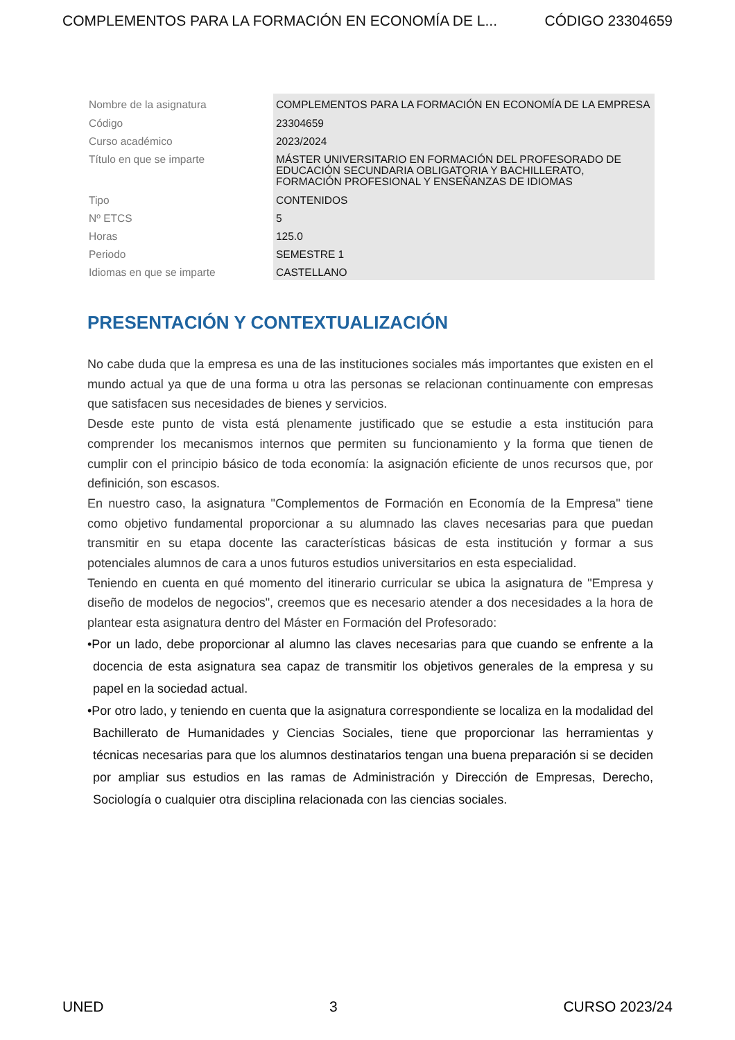COMPLEMENTOS PARA LA FORMACIÓN EN ECONOMÍA DE L... CÓDIGO 23304659
| Nombre de la asignatura | COMPLEMENTOS PARA LA FORMACIÓN EN ECONOMÍA DE LA EMPRESA |
| Código | 23304659 |
| Curso académico | 2023/2024 |
| Título en que se imparte | MÁSTER UNIVERSITARIO EN FORMACIÓN DEL PROFESORADO DE EDUCACIÓN SECUNDARIA OBLIGATORIA Y BACHILLERATO, FORMACIÓN PROFESIONAL Y ENSEÑANZAS DE IDIOMAS |
| Tipo | CONTENIDOS |
| Nº ETCS | 5 |
| Horas | 125.0 |
| Periodo | SEMESTRE 1 |
| Idiomas en que se imparte | CASTELLANO |
PRESENTACIÓN Y CONTEXTUALIZACIÓN
No cabe duda que la empresa es una de las instituciones sociales más importantes que existen en el mundo actual ya que de una forma u otra las personas se relacionan continuamente con empresas que satisfacen sus necesidades de bienes y servicios.
Desde este punto de vista está plenamente justificado que se estudie a esta institución para comprender los mecanismos internos que permiten su funcionamiento y la forma que tienen de cumplir con el principio básico de toda economía: la asignación eficiente de unos recursos que, por definición, son escasos.
En nuestro caso, la asignatura "Complementos de Formación en Economía de la Empresa" tiene como objetivo fundamental proporcionar a su alumnado las claves necesarias para que puedan transmitir en su etapa docente las características básicas de esta institución y formar a sus potenciales alumnos de cara a unos futuros estudios universitarios en esta especialidad.
Teniendo en cuenta en qué momento del itinerario curricular se ubica la asignatura de "Empresa y diseño de modelos de negocios", creemos que es necesario atender a dos necesidades a la hora de plantear esta asignatura dentro del Máster en Formación del Profesorado:
•Por un lado, debe proporcionar al alumno las claves necesarias para que cuando se enfrente a la docencia de esta asignatura sea capaz de transmitir los objetivos generales de la empresa y su papel en la sociedad actual.
•Por otro lado, y teniendo en cuenta que la asignatura correspondiente se localiza en la modalidad del Bachillerato de Humanidades y Ciencias Sociales, tiene que proporcionar las herramientas y técnicas necesarias para que los alumnos destinatarios tengan una buena preparación si se deciden por ampliar sus estudios en las ramas de Administración y Dirección de Empresas, Derecho, Sociología o cualquier otra disciplina relacionada con las ciencias sociales.
UNED 3 CURSO 2023/24